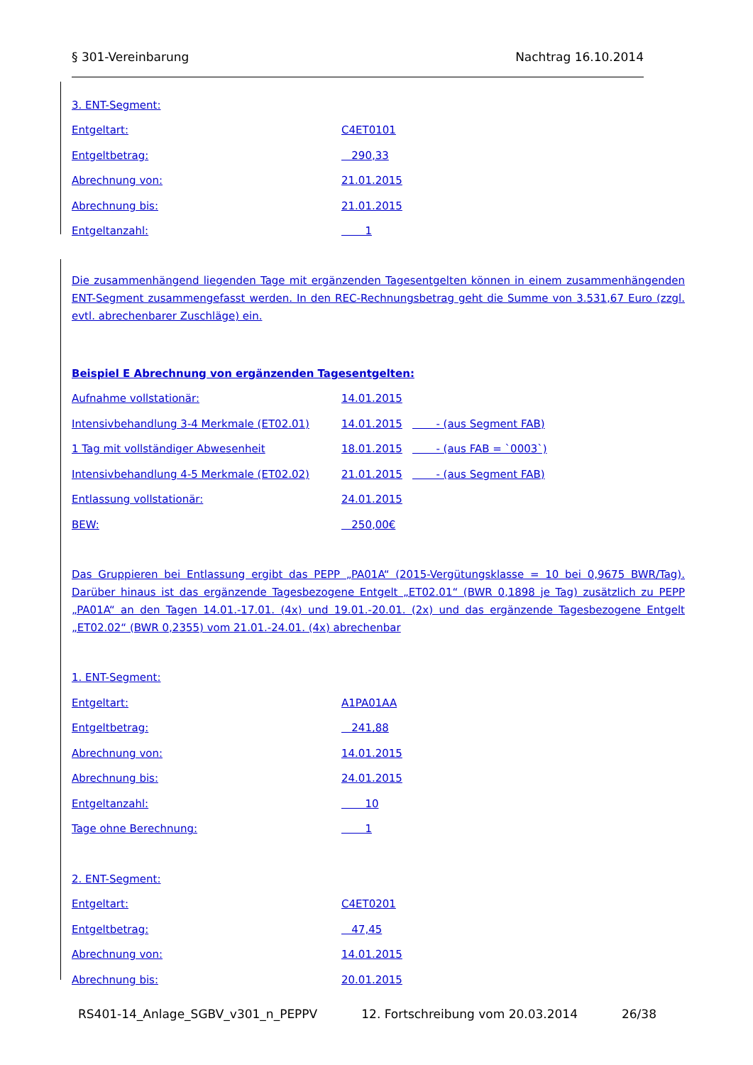§ 301-Vereinbarung Nachtrag 16.10.2014
3. ENT-Segment:
Entgeltart: C4ET0101
Entgeltbetrag: 290,33
Abrechnung von: 21.01.2015
Abrechnung bis: 21.01.2015
Entgeltanzahl: 1
Die zusammenhängend liegenden Tage mit ergänzenden Tagesentgelten können in einem zusammenhängenden ENT-Segment zusammengefasst werden. In den REC-Rechnungsbetrag geht die Summe von 3.531,67 Euro (zzgl. evtl. abrechenbarer Zuschläge) ein.
Beispiel E Abrechnung von ergänzenden Tagesentgelten:
Aufnahme vollstationär: 14.01.2015
Intensivbehandlung 3-4 Merkmale (ET02.01) 14.01.2015 - (aus Segment FAB)
1 Tag mit vollständiger Abwesenheit 18.01.2015 - (aus FAB = `0003`)
Intensivbehandlung 4-5 Merkmale (ET02.02) 21.01.2015 - (aus Segment FAB)
Entlassung vollstationär: 24.01.2015
BEW: 250,00€
Das Gruppieren bei Entlassung ergibt das PEPP „PA01A“ (2015-Vergütungsklasse = 10 bei 0,9675 BWR/Tag). Darüber hinaus ist das ergänzende Tagesbezogene Entgelt „ET02.01“ (BWR 0,1898 je Tag) zusätzlich zu PEPP „PA01A“ an den Tagen 14.01.-17.01. (4x) und 19.01.-20.01. (2x) und das ergänzende Tagesbezogene Entgelt „ET02.02“ (BWR 0,2355) vom 21.01.-24.01. (4x) abrechenbar
1. ENT-Segment:
Entgeltart: A1PA01AA
Entgeltbetrag: 241,88
Abrechnung von: 14.01.2015
Abrechnung bis: 24.01.2015
Entgeltanzahl: 10
Tage ohne Berechnung: 1
2. ENT-Segment:
Entgeltart: C4ET0201
Entgeltbetrag: 47,45
Abrechnung von: 14.01.2015
Abrechnung bis: 20.01.2015
RS401-14_Anlage_SGBV_v301_n_PEPPV 12. Fortschreibung vom 20.03.2014 26/38